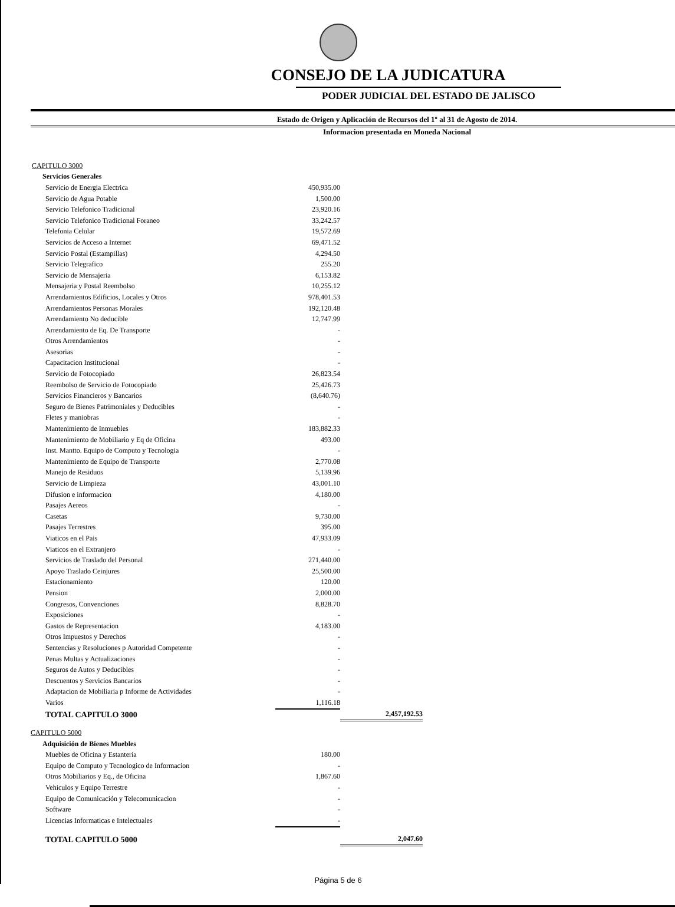CONSEJO DE LA JUDICATURA
PODER JUDICIAL DEL ESTADO DE JALISCO
Estado de Origen y Aplicación de Recursos del 1º al 31 de Agosto de 2014.
Informacion presentada en Moneda Nacional
| CAPITULO 3000 | | |
| Servicios Generales | | |
| Servicio de Energia Electrica | 450,935.00 | |
| Servicio de Agua Potable | 1,500.00 | |
| Servicio Telefonico Tradicional | 23,920.16 | |
| Servicio Telefonico Tradicional Foraneo | 33,242.57 | |
| Telefonia Celular | 19,572.69 | |
| Servicios de Acceso a Internet | 69,471.52 | |
| Servicio Postal (Estampillas) | 4,294.50 | |
| Servicio Telegrafico | 255.20 | |
| Servicio de Mensajeria | 6,153.82 | |
| Mensajeria y Postal Reembolso | 10,255.12 | |
| Arrendamientos Edificios, Locales y Otros | 978,401.53 | |
| Arrendamientos Personas Morales | 192,120.48 | |
| Arrendamiento No deducible | 12,747.99 | |
| Arrendamiento de Eq. De Transporte | - | |
| Otros Arrendamientos | - | |
| Asesorias | - | |
| Capacitacion Institucional | - | |
| Servicio de Fotocopiado | 26,823.54 | |
| Reembolso de Servicio de Fotocopiado | 25,426.73 | |
| Servicios Financieros y Bancarios | (8,640.76) | |
| Seguro de Bienes Patrimoniales y Deducibles | - | |
| Fletes y maniobras | - | |
| Mantenimiento de Inmuebles | 183,882.33 | |
| Mantenimiento de Mobiliario y Eq de Oficina | 493.00 | |
| Inst. Mantto. Equipo de Computo y Tecnologia | - | |
| Mantenimiento de Equipo de Transporte | 2,770.08 | |
| Manejo de Residuos | 5,139.96 | |
| Servicio de Limpieza | 43,001.10 | |
| Difusion e informacion | 4,180.00 | |
| Pasajes Aereos | - | |
| Casetas | 9,730.00 | |
| Pasajes Terrestres | 395.00 | |
| Viaticos en el Pais | 47,933.09 | |
| Viaticos en el Extranjero | - | |
| Servicios de Traslado del Personal | 271,440.00 | |
| Apoyo Traslado Ceinjures | 25,500.00 | |
| Estacionamiento | 120.00 | |
| Pension | 2,000.00 | |
| Congresos, Convenciones | 8,828.70 | |
| Exposiciones | - | |
| Gastos de Representacion | 4,183.00 | |
| Otros Impuestos y Derechos | - | |
| Sentencias y Resoluciones p Autoridad Competente | - | |
| Penas Multas y Actualizaciones | - | |
| Seguros de Autos y Deducibles | - | |
| Descuentos y Servicios Bancarios | - | |
| Adaptacion de Mobiliaria p Informe de Actividades | - | |
| Varios | 1,116.18 | |
| TOTAL CAPITULO 3000 | | 2,457,192.53 |
| CAPITULO 5000 | | |
| Adquisición de Bienes Muebles | | |
| Muebles de Oficina y Estanteria | 180.00 | |
| Equipo de Computo y Tecnologico de Informacion | - | |
| Otros Mobiliarios y Eq., de Oficina | 1,867.60 | |
| Vehiculos y Equipo Terrestre | - | |
| Equipo de Comunicación y Telecomunicacion | - | |
| Software | - | |
| Licencias Informaticas e Intelectuales | - | |
| TOTAL CAPITULO 5000 | | 2,047.60 |
Página 5 de 6